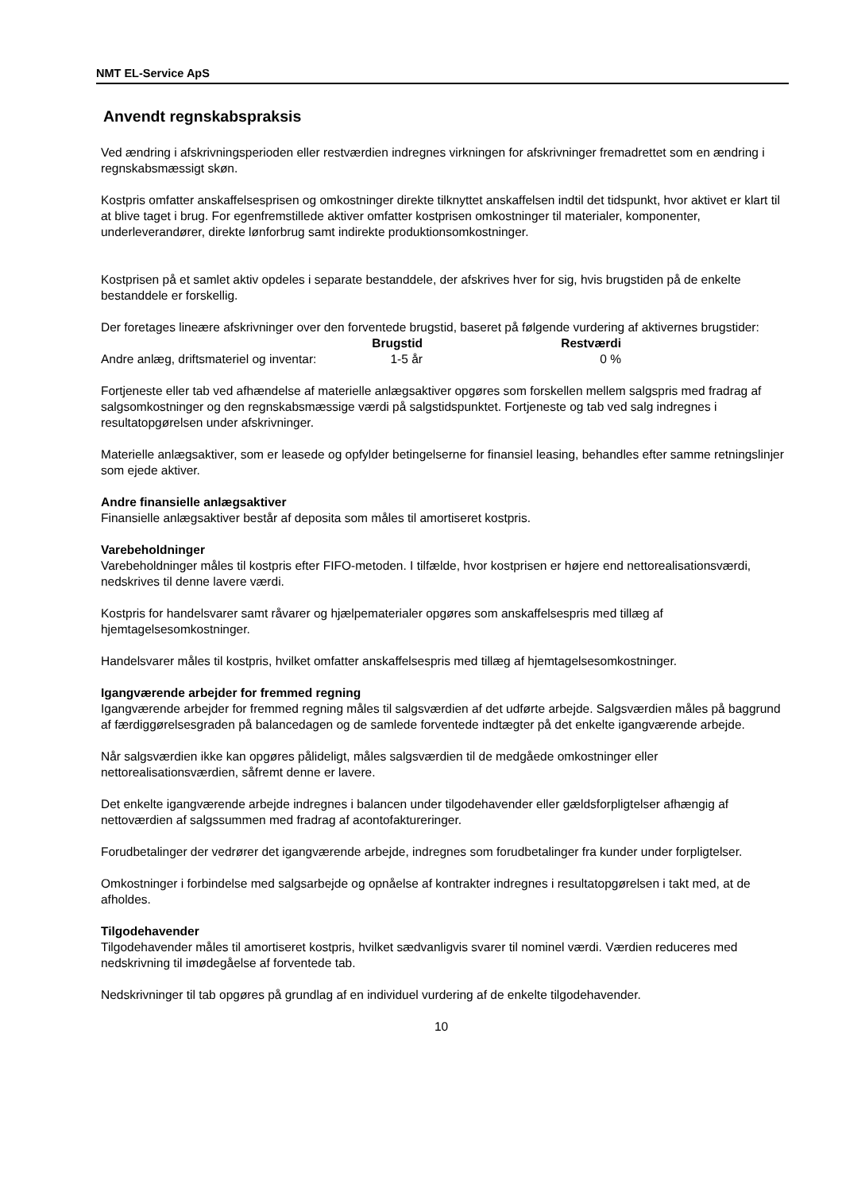NMT EL-Service ApS
Anvendt regnskabspraksis
Ved ændring i afskrivningsperioden eller restværdien indregnes virkningen for afskrivninger fremadrettet som en ændring i regnskabsmæssigt skøn.
Kostpris omfatter anskaffelsesprisen og omkostninger direkte tilknyttet anskaffelsen indtil det tidspunkt, hvor aktivet er klart til at blive taget i brug. For egenfremstillede aktiver omfatter kostprisen omkostninger til materialer, komponenter, underleverandører, direkte lønforbrug samt indirekte produktionsomkostninger.
Kostprisen på et samlet aktiv opdeles i separate bestanddele, der afskrives hver for sig, hvis brugstiden på de enkelte bestanddele er forskellig.
Der foretages lineære afskrivninger over den forventede brugstid, baseret på følgende vurdering af aktivernes brugstider:
| | Brugstid | Restværdi |
| --- | --- | --- |
| Andre anlæg, driftsmateriel og inventar: | 1-5 år | 0 % |
Fortjeneste eller tab ved afhændelse af materielle anlægsaktiver opgøres som forskellen mellem salgspris med fradrag af salgsomkostninger og den regnskabsmæssige værdi på salgstidspunktet. Fortjeneste og tab ved salg indregnes i resultatopgørelsen under afskrivninger.
Materielle anlægsaktiver, som er leasede og opfylder betingelserne for finansiel leasing, behandles efter samme retningslinjer som ejede aktiver.
Andre finansielle anlægsaktiver
Finansielle anlægsaktiver består af deposita som måles til amortiseret kostpris.
Varebeholdninger
Varebeholdninger måles til kostpris efter FIFO-metoden. I tilfælde, hvor kostprisen er højere end nettorealisationsværdi, nedskrives til denne lavere værdi.
Kostpris for handelsvarer samt råvarer og hjælpematerialer opgøres som anskaffelsespris med tillæg af hjemtagelsesomkostninger.
Handelsvarer måles til kostpris, hvilket omfatter anskaffelsespris med tillæg af hjemtagelsesomkostninger.
Igangværende arbejder for fremmed regning
Igangværende arbejder for fremmed regning måles til salgsværdien af det udførte arbejde. Salgsværdien måles på baggrund af færdiggørelsesgraden på balancedagen og de samlede forventede indtægter på det enkelte igangværende arbejde.
Når salgsværdien ikke kan opgøres pålideligt, måles salgsværdien til de medgåede omkostninger eller nettorealisationsværdien, såfremt denne er lavere.
Det enkelte igangværende arbejde indregnes i balancen under tilgodehavender eller gældsforpligtelser afhængig af nettoværdien af salgssummen med fradrag af acontofaktureringer.
Forudbetalinger der vedrører det igangværende arbejde, indregnes som forudbetalinger fra kunder under forpligtelser.
Omkostninger i forbindelse med salgsarbejde og opnåelse af kontrakter indregnes i resultatopgørelsen i takt med, at de afholdes.
Tilgodehavender
Tilgodehavender måles til amortiseret kostpris, hvilket sædvanligvis svarer til nominel værdi. Værdien reduceres med nedskrivning til imødegåelse af forventede tab.
Nedskrivninger til tab opgøres på grundlag af en individuel vurdering af de enkelte tilgodehavender.
10